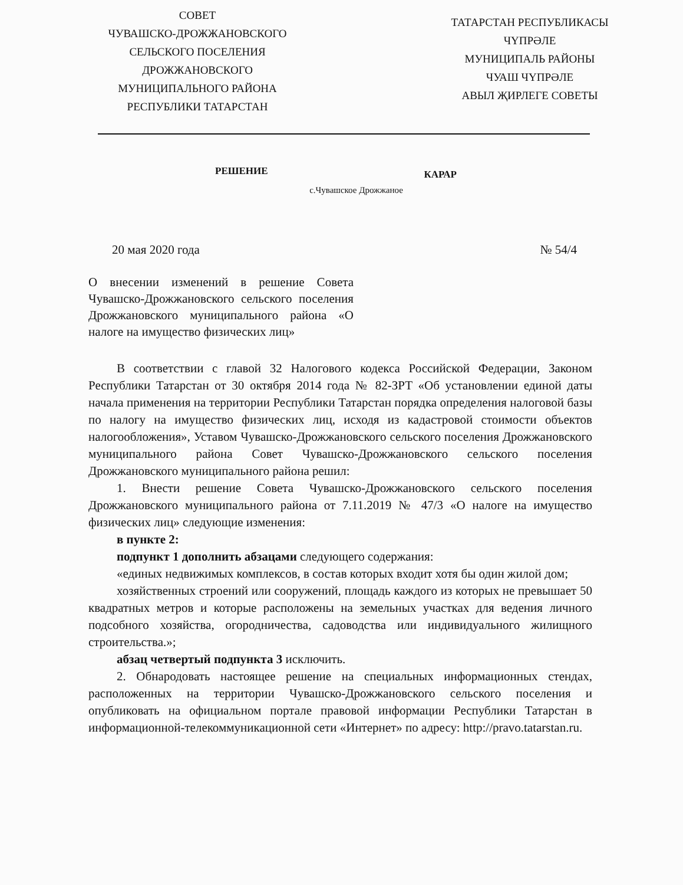СОВЕТ
ЧУВАШСКО-ДРОЖЖАНОВСКОГО
СЕЛЬСКОГО ПОСЕЛЕНИЯ
ДРОЖЖАНОВСКОГО
МУНИЦИПАЛЬНОГО РАЙОНА
РЕСПУБЛИКИ ТАТАРСТАН
ТАТАРСТАН РЕСПУБЛИКАСЫ
ЧҮПРӘЛЕ
МУНИЦИПАЛЬ РАЙОНЫ
ЧУАШ ЧҮПРӘЛЕ
АВЫЛ ҖИРЛЕГЕ СОВЕТЫ
РЕШЕНИЕ КАРАР
с.Чувашское Дрожжаное
20 мая 2020 года № 54/4
О внесении изменений в решение Совета Чувашско-Дрожжановского сельского поселения Дрожжановского муниципального района «О налоге на имущество физических лиц»
В соответствии с главой 32 Налогового кодекса Российской Федерации, Законом Республики Татарстан от 30 октября 2014 года № 82-ЗРТ «Об установлении единой даты начала применения на территории Республики Татарстан порядка определения налоговой базы по налогу на имущество физических лиц, исходя из кадастровой стоимости объектов налогообложения», Уставом Чувашско-Дрожжановского сельского поселения Дрожжановского муниципального района Совет Чувашско-Дрожжановского сельского поселения Дрожжановского муниципального района решил:
1. Внести решение Совета Чувашско-Дрожжановского сельского поселения Дрожжановского муниципального района от 7.11.2019 № 47/3 «О налоге на имущество физических лиц» следующие изменения:
в пункте 2:
подпункт 1 дополнить абзацами следующего содержания:
«единых недвижимых комплексов, в состав которых входит хотя бы один жилой дом;
хозяйственных строений или сооружений, площадь каждого из которых не превышает 50 квадратных метров и которые расположены на земельных участках для ведения личного подсобного хозяйства, огородничества, садоводства или индивидуального жилищного строительства.»;
абзац четвертый подпункта 3 исключить.
2. Обнародовать настоящее решение на специальных информационных стендах, расположенных на территории Чувашско-Дрожжановского сельского поселения и опубликовать на официальном портале правовой информации Республики Татарстан в информационной-телекоммуникационной сети «Интернет» по адресу: http://pravo.tatarstan.ru.